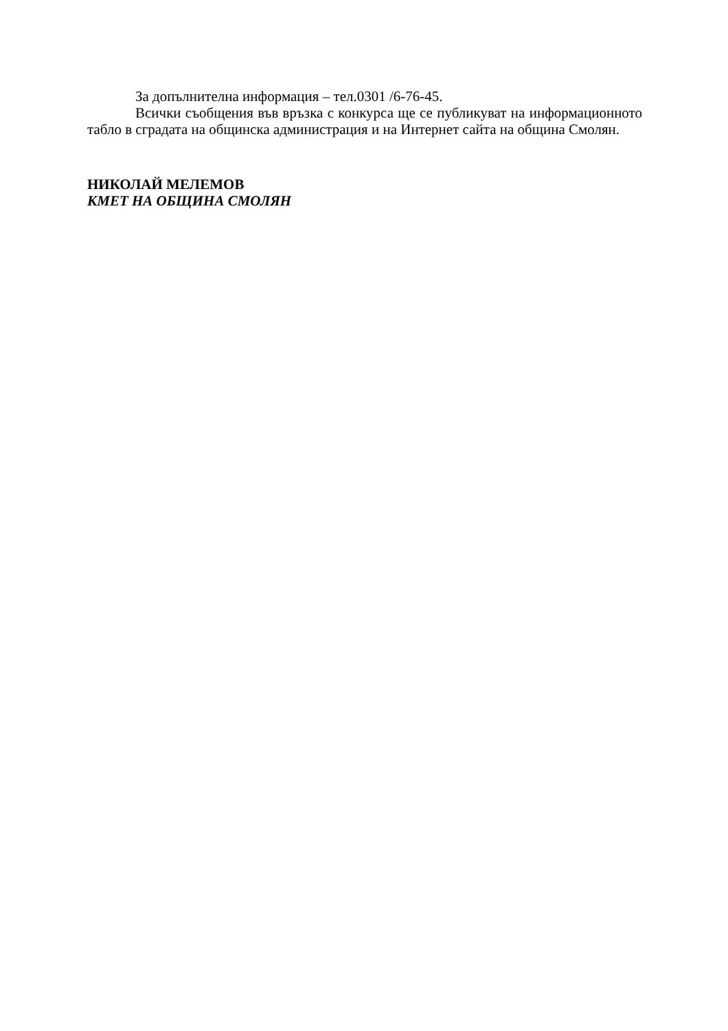За допълнителна информация – тел.0301 /6-76-45.
Всички съобщения във връзка с конкурса ще се публикуват на информационното табло в сградата на общинска администрация и на Интернет сайта на община Смолян.
НИКОЛАЙ МЕЛЕМОВ
КМЕТ НА ОБЩИНА СМОЛЯН